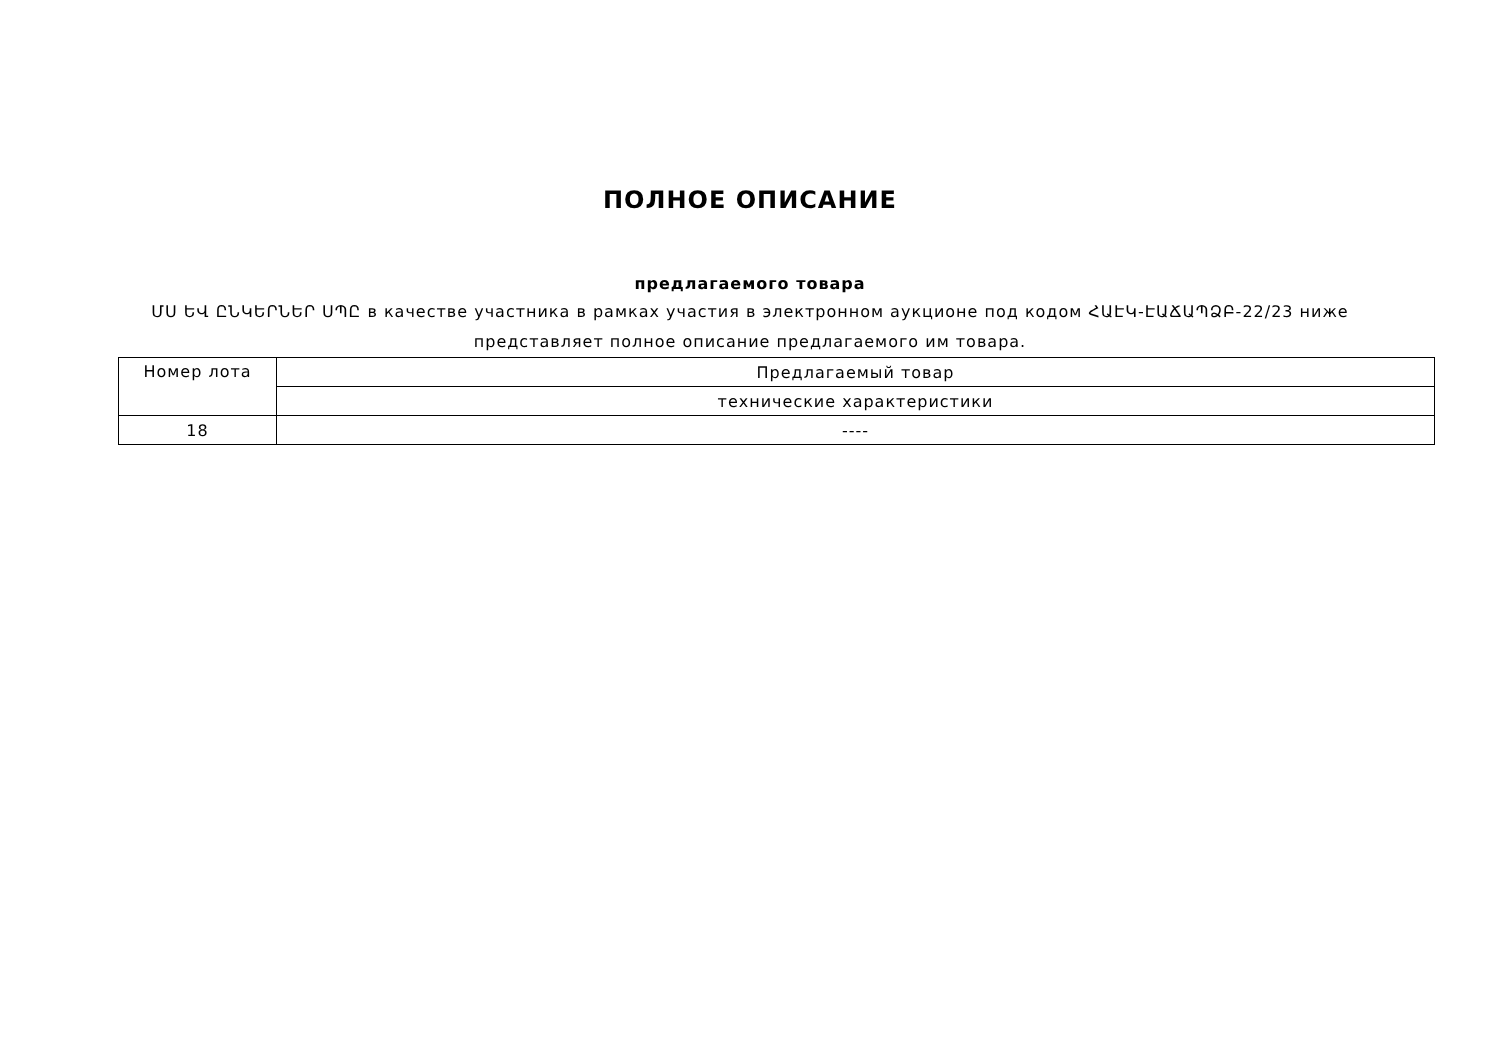ПОЛНОЕ ОПИСАНИЕ
предлагаемого товара
ՄՍ ԵՎ ԸՆԿԵՐՆԵՐ ՍՊԸ в качестве участника в рамках участия в электронном аукционе под кодом ՀԱԷԿ-ԷԱՃԱՊՁԲ-22/23 ниже представляет полное описание предлагаемого им товара.
| Номер лота | Предлагаемый товар |
| | технические характеристики |
| 18 | ---- |